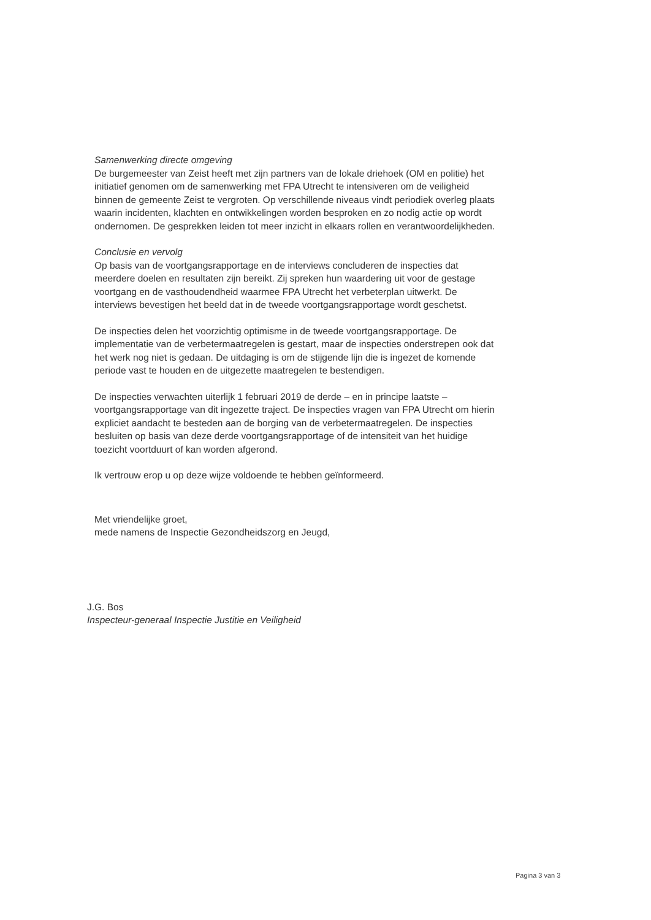Samenwerking directe omgeving
De burgemeester van Zeist heeft met zijn partners van de lokale driehoek (OM en politie) het initiatief genomen om de samenwerking met FPA Utrecht te intensiveren om de veiligheid binnen de gemeente Zeist te vergroten. Op verschillende niveaus vindt periodiek overleg plaats waarin incidenten, klachten en ontwikkelingen worden besproken en zo nodig actie op wordt ondernomen. De gesprekken leiden tot meer inzicht in elkaars rollen en verantwoordelijkheden.
Conclusie en vervolg
Op basis van de voortgangsrapportage en de interviews concluderen de inspecties dat meerdere doelen en resultaten zijn bereikt. Zij spreken hun waardering uit voor de gestage voortgang en de vasthoudendheid waarmee FPA Utrecht het verbeterplan uitwerkt. De interviews bevestigen het beeld dat in de tweede voortgangsrapportage wordt geschetst.
De inspecties delen het voorzichtig optimisme in de tweede voortgangsrapportage. De implementatie van de verbetermaatregelen is gestart, maar de inspecties onderstrepen ook dat het werk nog niet is gedaan. De uitdaging is om de stijgende lijn die is ingezet de komende periode vast te houden en de uitgezette maatregelen te bestendigen.
De inspecties verwachten uiterlijk 1 februari 2019 de derde – en in principe laatste – voortgangsrapportage van dit ingezette traject. De inspecties vragen van FPA Utrecht om hierin expliciet aandacht te besteden aan de borging van de verbetermaatregelen. De inspecties besluiten op basis van deze derde voortgangsrapportage of de intensiteit van het huidige toezicht voortduurt of kan worden afgerond.
Ik vertrouw erop u op deze wijze voldoende te hebben geïnformeerd.
Met vriendelijke groet,
mede namens de Inspectie Gezondheidszorg en Jeugd,
J.G. Bos
Inspecteur-generaal Inspectie Justitie en Veiligheid
Pagina 3 van 3